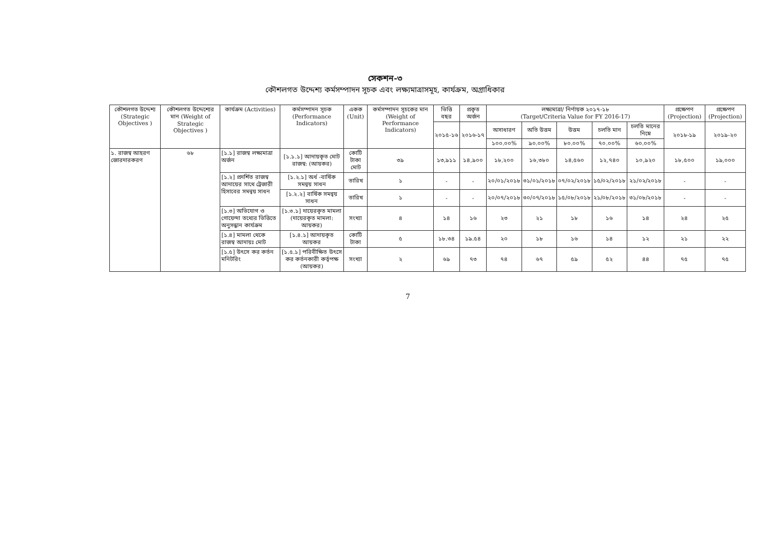সেকশন-৩
কৌশলগত উদ্দেশ্য কর্মসম্পাদন সূচক এবং লক্ষ্যমাত্রাসমূহ, কার্যক্রম, অগ্রাধিকার
| কৌশলগত উদ্দেশ্য (Strategic Objectives ) | কৌশলগত উদ্দেশ্যের মান (Weight of Strategic Objectives ) | কার্যক্রম (Activities) | কর্মসম্পাদন সূচক (Performance Indicators) | একক (Unit) | কর্মসম্পাদন সূচকের মান (Weight of Performance Indicators) | ভিত্তি বছর | প্রকৃত অর্জন | লক্ষ্যমাত্রা/ নির্ণায়ক ২০১৭-১৮ (Target/Criteria Value for FY 2016-17) | | | | | প্রক্ষেপণ (Projection) | প্রক্ষেপণ (Projection) |
| --- | --- | --- | --- | --- | --- | --- | --- | --- | --- | --- | --- | --- | --- | --- |
| | | | | | | ২০১৫-১৬ | ২০১৬-১৭ | অসাধারণ | অতি উত্তম | উত্তম | চলতি মান | চলতি মানের নিম্নে | ২০১৮-১৯ | ২০১৯-২০ |
| | | | | | | | | ১০০.০০% | ৯০.০০% | ৮০.০০% | ৭০.০০% | ৬০.০০% | | |
| ১. রাজস্ব আহরণ জোরদারকরণ | ৬৮ | [১.১] রাজস্ব লক্ষ্যমাত্রা অর্জন | [১.১.১] আদায়কৃত মোট রাজস্ব: (আয়কর) | কোটি টাকা মোট | ৩৯ | ১৩,৯১১ | ১৪,৯০০ | ১৮,২০০ | ১৬,৩৮০ | ১৪,৫৬০ | ১২,৭৪০ | ১০,৯২০ | ১৮,৫০০ | ১৯,০০০ |
| | | [১.২] প্রদর্শিত রাজস্ব আদায়ের সাথে ট্রেজারী হিসাবের সমন্বয় সাধন | [১.২.১] অর্ধ -বার্ষিক সমন্বয় সাধন | তারিখ | ১ | - | - | ২০/০১/২০১৮ | ৩১/০১/২০১৮ | ০৭/০২/২০১৮ | ১৫/০২/২০১৮ | ২১/০২/২০১৮ | - | - |
| | | | [১.২.২] বার্ষিক সমন্বয় সাধন | তারিখ | ১ | - | - | ২০/০৭/২০১৮ | ৩০/০৭/২০১৮ | ১৫/০৮/২০১৮ | ২১/০৮/২০১৮ | ৩১/০৮/২০১৮ | - | - |
| | | [১.৩] অভিযোগ ও গোয়েন্দা তথ্যের ভিত্তিতে অনুসন্ধান কার্যক্রম | [১.৩.১] দায়েরকৃত মামলা (দায়েরকৃত মামলা: আয়কর) | সংখ্যা | ৪ | ১৪ | ১৬ | ২৩ | ২১ | ১৮ | ১৬ | ১৪ | ২৪ | ২৫ |
| | | [১.৪] মামলা থেকে রাজস্ব আদায়ঃ মোট | [১.৪.১] আদায়কৃত আয়কর | কোটি টাকা | ৫ | ১৮.৩৪ | ১৯.৫৪ | ২০ | ১৮ | ১৬ | ১৪ | ১২ | ২১ | ২২ |
| | | [১.৫] উৎসে কর কর্তন মনিটরিং | [১.৫.১] পরিবীক্ষিত উৎসে কর কর্তনকারী কর্তৃপক্ষ (আয়কর) | সংখ্যা | ২ | ৬৯ | ৭৩ | ৭৪ | ৬৭ | ৫৯ | ৫২ | ৪৪ | ৭৫ | ৭৫ |
7